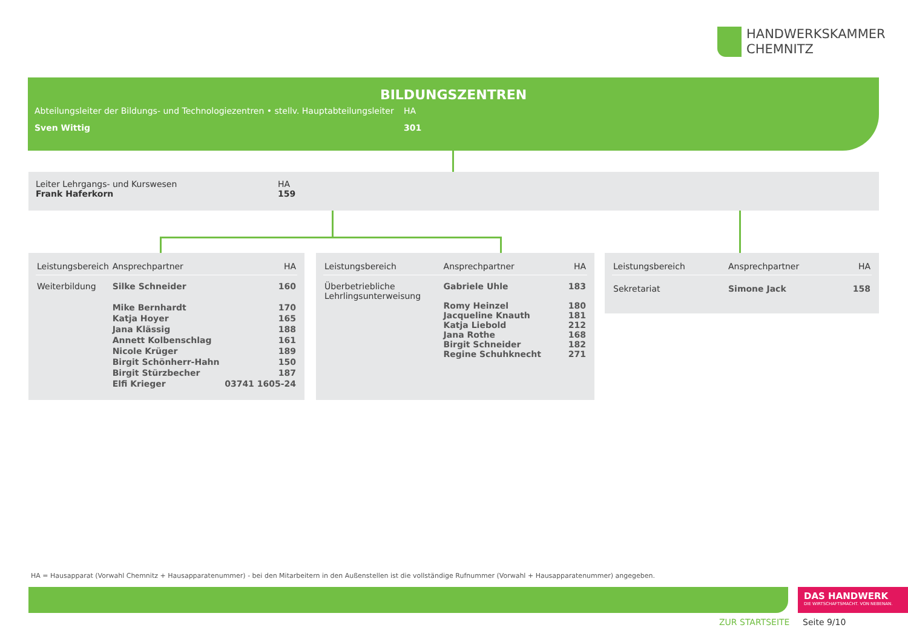HANDWERKSKAMMER
CHEMNITZ
BILDUNGSZENTREN
Abteilungsleiter der Bildungs- und Technologiezentren • stellv. Hauptabteilungsleiter
HA
Sven Wittig 301
Leiter Lehrgangs- und Kurswesen
Frank Haferkorn
HA
159
| Leistungsbereich | Ansprechpartner | HA |
| --- | --- | --- |
| Weiterbildung | Silke Schneider | 160 |
| | Mike Bernhardt | 170 |
| | Katja Hoyer | 165 |
| | Jana Klässig | 188 |
| | Annett Kolbenschlag | 161 |
| | Nicole Krüger | 189 |
| | Birgit Schönherr-Hahn | 150 |
| | Birgit Stürzbecher | 187 |
| | Elfi Krieger | 03741 1605-24 |
| Leistungsbereich | Ansprechpartner | HA |
| --- | --- | --- |
| Überbetriebliche Lehrlingsunterweisung | Gabriele Uhle Romy Heinzel Jacqueline Knauth Katja Liebold Jana Rothe Birgit Schneider Regine Schuhknecht | 183 180 181 212 168 182 271 |
| Leistungsbereich | Ansprechpartner | HA |
| --- | --- | --- |
| Sekretariat | Simone Jack | 158 |
HA = Hausapparat (Vorwahl Chemnitz + Hausapparatenummer) - bei den Mitarbeitern in den Außenstellen ist die vollständige Rufnummer (Vorwahl + Hausapparatenummer) angegeben.
DAS HANDWERK
DIE WIRTSCHAFTSMACHT. VON NEBENAN.
ZUR STARTSEITE Seite 9/10